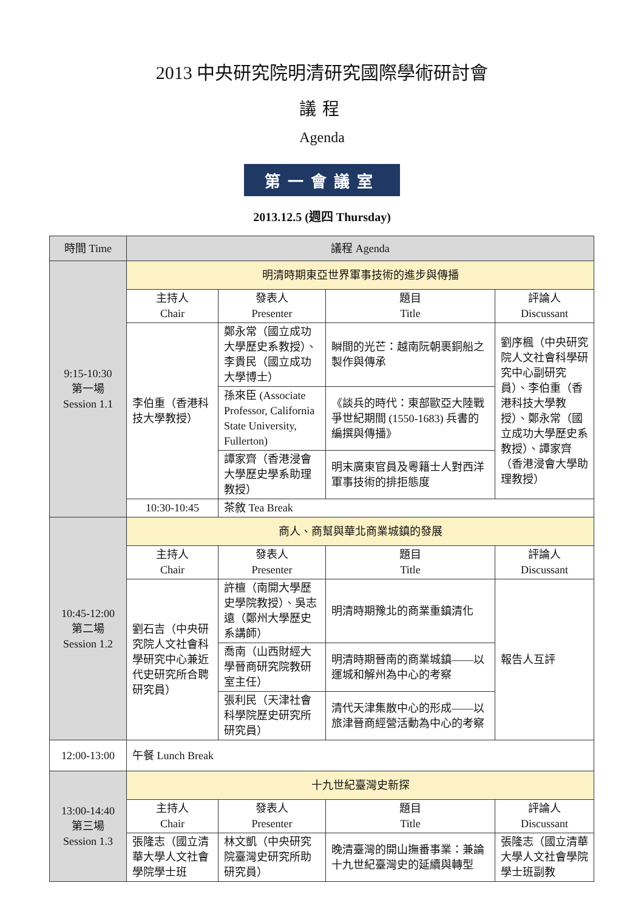2013 中央研究院明清研究國際學術研討會
議程
Agenda
第一會議室
2013.12.5 (週四 Thursday)
| 時間 Time | 議程 Agenda | | | |
| --- | --- | --- | --- | --- |
| 9:15-10:30 第一場 Session 1.1 | 明清時期東亞世界軍事技術的進步與傳播 | | | |
| | 主持人 Chair | 發表人 Presenter | 題目 Title | 評論人 Discussant |
| | 李伯重（香港科技大學教授） | 鄭永常（國立成功大學歷史系教授）、李貴民（國立成功大學博士） | 瞬間的光芒：越南阮朝裹銅船之製作與傳承 | 劉序楓（中央研究院人文社會科學研究中心副研究員）、李伯重（香港科技大學教授）、鄭永常（國立成功大學歷史系教授）、譚家齊（香港浸會大學助理教授） |
| | | 孫來臣 (Associate Professor, California State University, Fullerton) | 《談兵的時代：東部歐亞大陸戰爭世紀期間 (1550-1683) 兵書的編撰與傳播》 | |
| | | 譚家齊（香港浸會大學歷史學系助理教授） | 明末廣東官員及粵籍士人對西洋軍事技術的排拒態度 | |
| | 10:30-10:45 | 茶敘 Tea Break | | |
| 10:45-12:00 第二場 Session 1.2 | 商人、商幫與華北商業城鎮的發展 | | | |
| | 主持人 Chair | 發表人 Presenter | 題目 Title | 評論人 Discussant |
| | 劉石吉（中央研究院人文社會科學研究中心兼近代史研究所合聘研究員） | 許檀（南開大學歷史學院教授）、吳志遠（鄭州大學歷史系講師） | 明清時期豫北的商業重鎮清化 | 報告人互評 |
| | | 喬南（山西財經大學晉商研究院教研室主任） | 明清時期晉南的商業城鎮——以運城和解州為中心的考察 | |
| | | 張利民（天津社會科學院歷史研究所研究員） | 清代天津集散中心的形成——以旅津晉商經營活動為中心的考察 | |
| 12:00-13:00 | 午餐 Lunch Break | | | |
| 13:00-14:40 第三場 Session 1.3 | 十九世紀臺灣史新探 | | | |
| | 主持人 Chair | 發表人 Presenter | 題目 Title | 評論人 Discussant |
| | 張隆志（國立清華大學人文社會學院學士班 | 林文凱（中央研究院臺灣史研究所助研究員） | 晚清臺灣的開山撫番事業：兼論十九世紀臺灣史的延續與轉型 | 張隆志（國立清華大學人文社會學院學士班副教 |